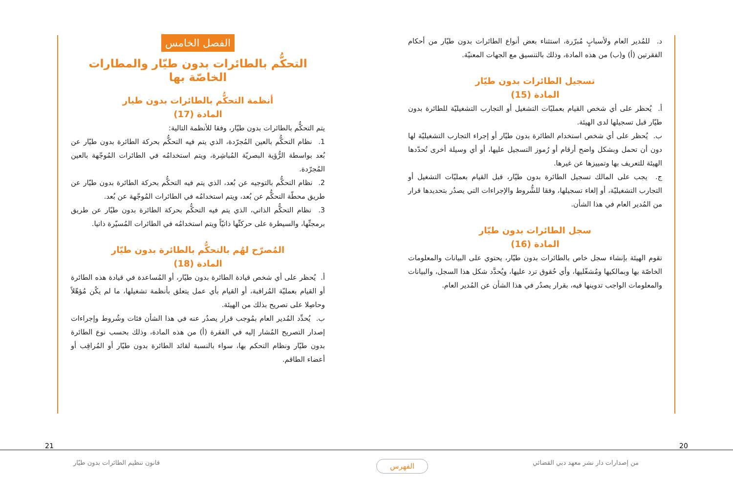د. للمُدير العام ولأسبابٍ مُبرّرة، استثناء بعض أنواع الطائرات بدون طيّار من أحكام الفقرتين (أ) و(ب) من هذه المادة، وذلك بالتنسيق مع الجهات المعنيّة.
تسجيل الطائرات بدون طيّار
المادة (15)
أ. يُحظر على أي شخص القيام بعمليّات التشغيل أو التجارب التشغيليّة للطائرة بدون طيّار قبل تسجيلها لدى الهيئة.
ب. يُحظر على أي شخص استخدام الطائرة بدون طيّار أو إجراء التجارب التشغيليّة لها دون أن تحمل وبشكل واضح أرقام أو رُموز التسجيل عليها، أو أي وسيلة أخرى تُحدّدها الهيئة للتعريف بها وتمييزها عن غيرها.
ج. يجب على المالك تسجيل الطائرة بدون طيّار، قبل القيام بعمليّات التشغيل أو التجارب التشغيليّة، أو إلغاء تسجيلها، وفقا للشُّروط والإجراءات التي يصدُر بتحديدها قرار من المُدير العام في هذا الشأن.
سجل الطائرات بدون طيّار
المادة (16)
تقوم الهيئة بإنشاء سجل خاص بالطائرات بدون طيّار، يحتوي على البيانات والمعلومات الخاصّة بها وبمالكيها ومُشغّليها، وأي حُقوق ترد عليها، ويُحدَّد شكل هذا السجل، والبيانات والمعلومات الواجب تدوينها فيه، بقرار يصدُر في هذا الشأن عن المُدير العام.
الفصل الخامس
التحكُّم بالطائرات بدون طيّار والمطارات الخاصّة بها
أنظمة التحكُّم بالطائرات بدون طيار
المادة (17)
يتم التحكُّم بالطائرات بدون طيّار، وفقا للأنظمة التالية:
1. نظام التحكُّم بالعين المُجرّدة، الذي يتم فيه التحكُّم بحركة الطائرة بدون طيّار عن بُعد بواسطة الرُّؤية البصريّة المُباشِرة، ويتم استخدامُه في الطائرات المُوجّهة بالعين المُجرّدة.
2. نظام التحكُّم بالتوجيه عن بُعد، الذي يتم فيه التحكُّم بحركة الطائرة بدون طيّار عن طريق محطّة التحكُّم عن بُعد، ويتم استخدامُه في الطائرات المُوجّهة عن بُعد.
3. نظام التحكُّم الذاتي، الذي يتم فيه التحكُّم بحركة الطائرة بدون طيّار عن طريق برمجتِّها، والسيطرة على حركتِّها ذاتيّاً ويتم استخدامُه في الطائرات المُسيّرة ذاتيا.
المُصرّح لهُم بالتحكُّم بالطائرة بدون طيّار
المادة (18)
أ. يُحظر على أي شخص قيادة الطائرة بدون طيّار، أو المُساعدة في قيادة هذه الطائرة أو القيام بعمليّة المُراقبة، أو القيام بأي عمل يتعلق بأنظمة تشغيلها، ما لم يكُن مُؤهّلاً وحاصِلا على تصريح بذلك من الهيئة.
ب. يُحدِّد المُدير العام بمُوجب قرار يصدُر عنه في هذا الشأن فئات وشُروط وإجراءات إصدار التصريح المُشار إليه في الفقرة (أ) من هذه المادة، وذلك بحسب نوع الطائرة بدون طيّار ونظام التحكم بها، سواء بالنسبة لقائد الطائرة بدون طيّار أو المُراقِب أو أعضاء الطاقم.
21 20
قانون تنظيم الطائرات بدون طيّار
الفهرس
من إصدارات دار نشر معهد دبي القضائي